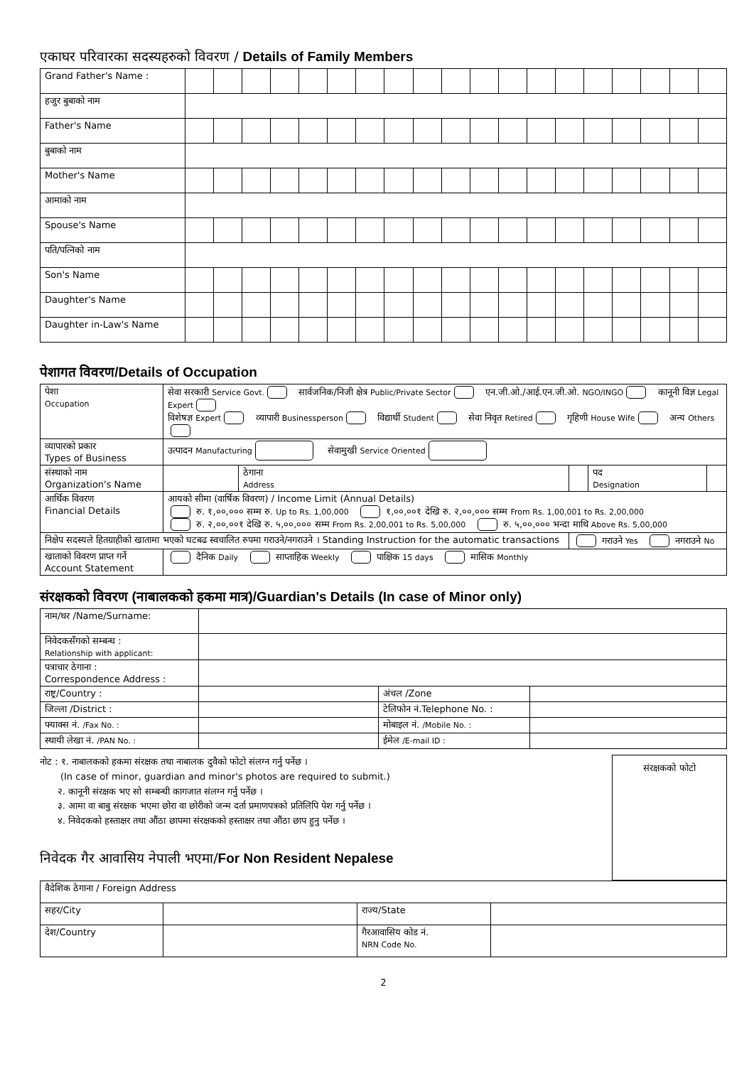एकाघर परिवारका सदस्यहरुको विवरण / Details of Family Members
| Grand Father's Name : | | | | | | | | | | | | | | | | | | | |
| हजुर बुबाको नाम | | | | | | | | | | | | | | | | | | | |
| Father's Name | | | | | | | | | | | | | | | | | | | |
| बुबाको नाम | | | | | | | | | | | | | | | | | | | |
| Mother's Name | | | | | | | | | | | | | | | | | | | |
| आमाको नाम | | | | | | | | | | | | | | | | | | | |
| Spouse's Name | | | | | | | | | | | | | | | | | | | |
| पति/पत्निको नाम | | | | | | | | | | | | | | | | | | | |
| Son's Name | | | | | | | | | | | | | | | | | | | |
| Daughter's Name | | | | | | | | | | | | | | | | | | | |
| Daughter in-Law's Name | | | | | | | | | | | | | | | | | | | |
पेशागत विवरण/Details of Occupation
| पेशा Occupation | सेवा सरकारी Service Govt. सार्वजनिक/निजी क्षेत्र Public/Private Sector एन.जी.ओ./आई.एन.जी.ओ. NGO/INGO कानूनी विज्ञ Legal Expert विशेषज्ञ Expert व्यापारी Businessperson विद्यार्थी Student सेवा निवृत Retired गृहिणी House Wife अन्य Others | | | | |
| व्यापारको प्रकार Types of Business | उत्पादन Manufacturing सेवामुखी Service Oriented | | | | |
| संस्थाको नाम Organization's Name | | ठेगाना Address | | पद Designation | |
| आर्थिक विवरण Financial Details | आयको सीमा (वार्षिक विवरण) / Income Limit (Annual Details) रु. १,००,००० सम्म रु. Up to Rs. 1,00,000 १,००,००१ देखि रु. २,००,००० सम्म From Rs. 1,00,001 to Rs. 2,00,000 रु. २,००,००१ देखि रु. ५,००,००० सम्म From Rs. 2,00,001 to Rs. 5,00,000 रु. ५,००,००० भन्दा माथि Above Rs. 5,00,000 | | | | |
| निक्षेप सदस्यले हितग्राहीको खातामा भएको घटबढ स्वचालित रुपमा गराउने/नगराउने । Standing Instruction for the automatic transactions | | | गराउने Yes नगराउने No | | |
| खाताको विवरण प्राप्त गर्ने Account Statement | दैनिक Daily साप्ताहिक Weekly पाक्षिक 15 days मासिक Monthly | | | | |
संरक्षकको विवरण (नाबालकको हकमा मात्र)/Guardian's Details (In case of Minor only)
| नाम/थर /Name/Surname: | | | |
| निवेदकसँगको सम्बन्ध : Relationship with applicant: | | | |
| पत्राचार ठेगाना : Correspondence Address : | | | |
| राष्ट्र/Country : | | अंचल /Zone | |
| जिल्ला /District : | | टेलिफोन नं.Telephone No. : | |
| फ्याक्स नं. /Fax No. : | | मोबाइल नं. /Mobile No. : | |
| स्थायी लेखा नं. /PAN No. : | | ईमेल /E-mail ID : | |
नोट : १. नाबालकको हकमा संरक्षक तथा नाबालक दुवैको फोटो संलग्न गर्नु पर्नेछ ।
(In case of minor, guardian and minor's photos are required to submit.)
२. कानूनी संरक्षक भए सो सम्बन्धी कागजात संलग्न गर्नु पर्नेछ ।
३. आमा वा बाबु संरक्षक भएमा छोरा वा छोरीको जन्म दर्ता प्रमाणपत्रको प्रतिलिपि पेश गर्नु पर्नेछ ।
४. निवेदकको हस्ताक्षर तथा औंठा छापमा संरक्षकको हस्ताक्षर तथा औंठा छाप हुनु पर्नेछ ।
निवेदक गैर आवासिय नेपाली भएमा/For Non Resident Nepalese
संरक्षकको फोटो
| वैदेशिक ठेगाना / Foreign Address | | | |
| सहर/City | | राज्य/State | |
| देश/Country | | गैरआवासिय कोड नं. NRN Code No. | |
2